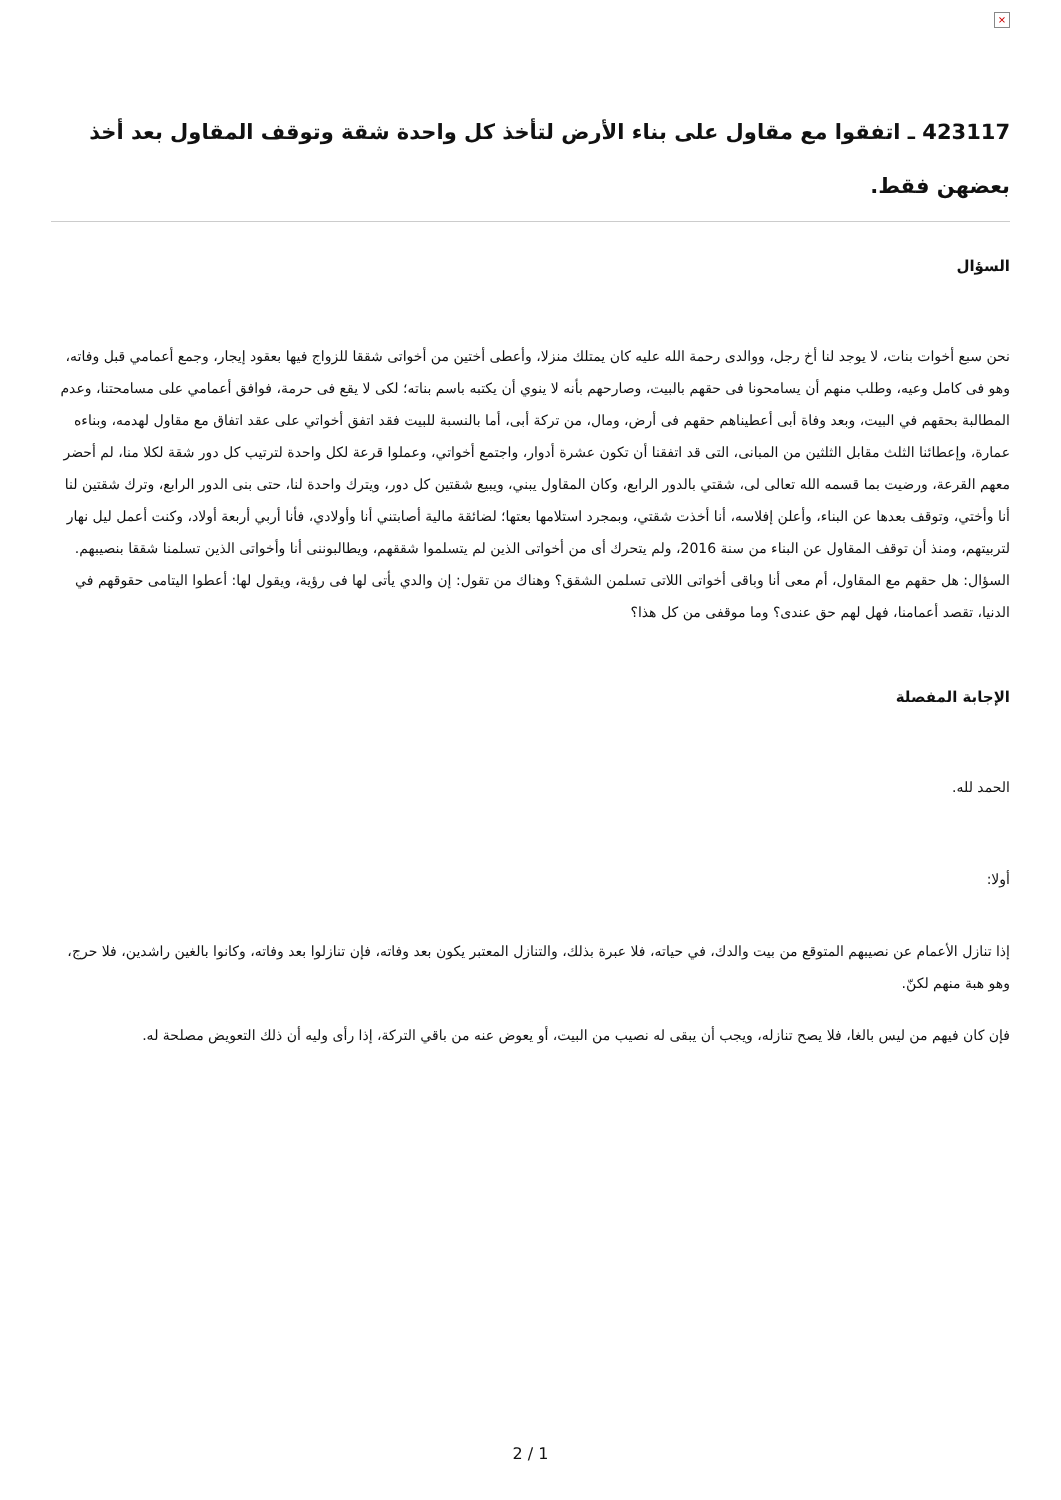×
423117 ـ اتفقوا مع مقاول على بناء الأرض لتأخذ كل واحدة شقة وتوقف المقاول بعد أخذ بعضهن فقط.
السؤال
نحن سبع أخوات بنات، لا يوجد لنا أخ رجل، ووالدى رحمة الله عليه كان يمتلك منزلا، وأعطى أختين من أخواتى شققا للزواج فيها بعقود إيجار، وجمع أعمامي قبل وفاته، وهو فى كامل وعيه، وطلب منهم أن يسامحونا فى حقهم بالبيت، وصارحهم بأنه لا ينوي أن يكتبه باسم بناته؛ لكى لا يقع فى حرمة، فوافق أعمامي على مسامحتنا، وعدم المطالبة بحقهم في البيت، وبعد وفاة أبى أعطيناهم حقهم فى أرض، ومال، من تركة أبى، أما بالنسبة للبيت فقد اتفق أخواتي على عقد اتفاق مع مقاول لهدمه، وبناءه عمارة، وإعطائنا الثلث مقابل الثلثين من المبانى، التى قد اتفقنا أن تكون عشرة أدوار، واجتمع أخواتي، وعملوا قرعة لكل واحدة لترتيب كل دور شقة لكلا منا، لم أحضر معهم القرعة، ورضيت بما قسمه الله تعالى لى، شقتي بالدور الرابع، وكان المقاول يبني، ويبيع شقتين كل دور، ويترك واحدة لنا، حتى بنى الدور الرابع، وترك شقتين لنا أنا وأختي، وتوقف بعدها عن البناء، وأعلن إفلاسه، أنا أخذت شقتي، وبمجرد استلامها بعتها؛ لضائقة مالية أصابتني أنا وأولادي، فأنا أربي أربعة أولاد، وكنت أعمل ليل نهار لتربيتهم، ومنذ أن توقف المقاول عن البناء من سنة 2016، ولم يتحرك أى من أخواتى الذين لم يتسلموا شققهم، ويطالبوننى أنا وأخواتى الذين تسلمنا شققا بنصيبهم. السؤال: هل حقهم مع المقاول، أم معى أنا وباقى أخواتى اللاتى تسلمن الشقق؟ وهناك من تقول: إن والدي يأتى لها فى رؤية، ويقول لها: أعطوا اليتامى حقوقهم في الدنيا، تقصد أعمامنا، فهل لهم حق عندى؟ وما موقفى من كل هذا؟
الإجابة المفصلة
الحمد لله.
أولا:
إذا تنازل الأعمام عن نصيبهم المتوقع من بيت والدك، في حياته، فلا عبرة بذلك، والتنازل المعتبر يكون بعد وفاته، فإن تنازلوا بعد وفاته، وكانوا بالغين راشدين، فلا حرج، وهو هبة منهم لكنّ.
فإن كان فيهم من ليس بالغا، فلا يصح تنازله، ويجب أن يبقى له نصيب من البيت، أو يعوض عنه من باقي التركة، إذا رأى وليه أن ذلك التعويض مصلحة له.
2 / 1